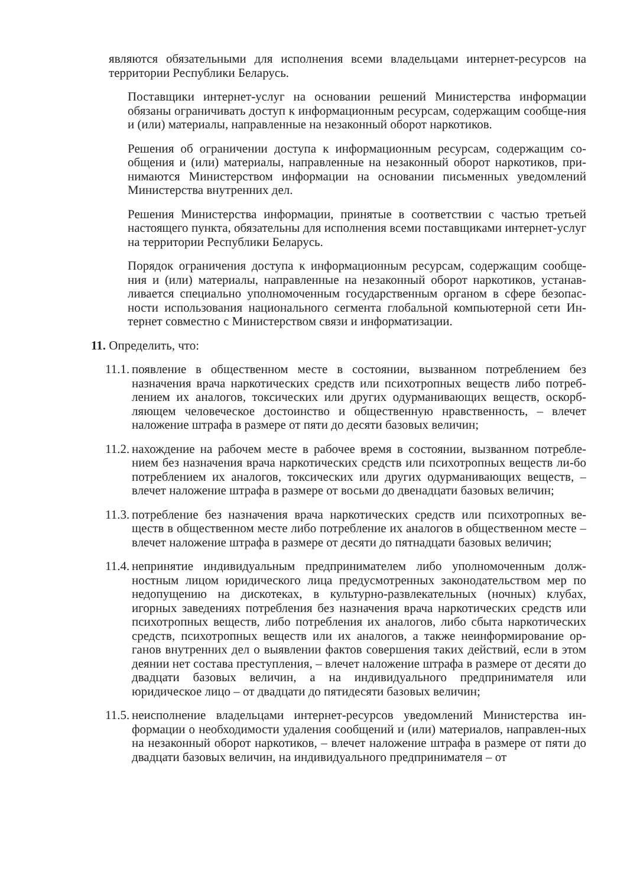являются обязательными для исполнения всеми владельцами интернет-ресурсов на территории Республики Беларусь.
Поставщики интернет-услуг на основании решений Министерства информации обязаны ограничивать доступ к информационным ресурсам, содержащим сообще-ния и (или) материалы, направленные на незаконный оборот наркотиков.
Решения об ограничении доступа к информационным ресурсам, содержащим со-общения и (или) материалы, направленные на незаконный оборот наркотиков, при-нимаются Министерством информации на основании письменных уведомлений Министерства внутренних дел.
Решения Министерства информации, принятые в соответствии с частью третьей настоящего пункта, обязательны для исполнения всеми поставщиками интернет-услуг на территории Республики Беларусь.
Порядок ограничения доступа к информационным ресурсам, содержащим сообще-ния и (или) материалы, направленные на незаконный оборот наркотиков, устанав-ливается специально уполномоченным государственным органом в сфере безопас-ности использования национального сегмента глобальной компьютерной сети Ин-тернет совместно с Министерством связи и информатизации.
11. Определить, что:
11.1.
появление в общественном месте в состоянии, вызванном потреблением без назначения врача наркотических средств или психотропных веществ либо потреб-лением их аналогов, токсических или других одурманивающих веществ, оскорб-ляющем человеческое достоинство и общественную нравственность, – влечет наложение штрафа в размере от пяти до десяти базовых величин;
11.2.
нахождение на рабочем месте в рабочее время в состоянии, вызванном потребле-нием без назначения врача наркотических средств или психотропных веществ ли-бо потреблением их аналогов, токсических или других одурманивающих веществ, – влечет наложение штрафа в размере от восьми до двенадцати базовых величин;
11.3.
потребление без назначения врача наркотических средств или психотропных ве-ществ в общественном месте либо потребление их аналогов в общественном месте – влечет наложение штрафа в размере от десяти до пятнадцати базовых величин;
11.4.
непринятие индивидуальным предпринимателем либо уполномоченным долж-ностным лицом юридического лица предусмотренных законодательством мер по недопущению на дискотеках, в культурно-развлекательных (ночных) клубах, игорных заведениях потребления без назначения врача наркотических средств или психотропных веществ, либо потребления их аналогов, либо сбыта наркотических средств, психотропных веществ или их аналогов, а также неинформирование ор-ганов внутренних дел о выявлении фактов совершения таких действий, если в этом деянии нет состава преступления, – влечет наложение штрафа в размере от десяти до двадцати базовых величин, а на индивидуального предпринимателя или юридическое лицо – от двадцати до пятидесяти базовых величин;
11.5.
неисполнение владельцами интернет-ресурсов уведомлений Министерства ин-формации о необходимости удаления сообщений и (или) материалов, направлен-ных на незаконный оборот наркотиков, – влечет наложение штрафа в размере от пяти до двадцати базовых величин, на индивидуального предпринимателя – от